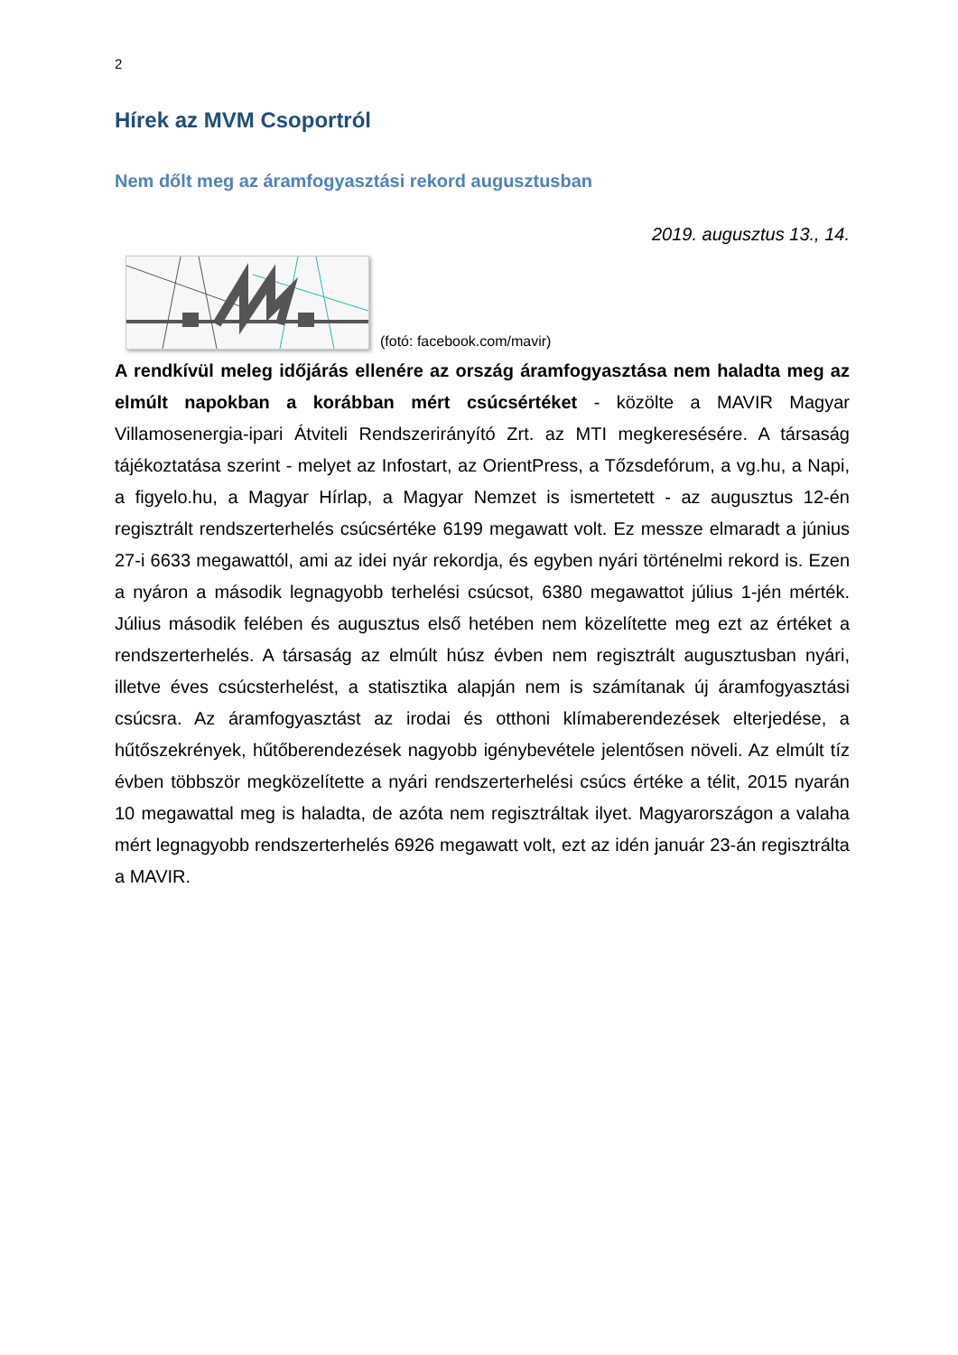2
Hírek az MVM Csoportról
Nem dőlt meg az áramfogyasztási rekord augusztusban
2019. augusztus 13., 14.
(fotó: facebook.com/mavir)
A rendkívül meleg időjárás ellenére az ország áramfogyasztása nem haladta meg az elmúlt napokban a korábban mért csúcsértéket - közölte a MAVIR Magyar Villamosenergia-ipari Átviteli Rendszerirányító Zrt. az MTI megkeresésére. A társaság tájékoztatása szerint - melyet az Infostart, az OrientPress, a Tőzsdefórum, a vg.hu, a Napi, a figyelo.hu, a Magyar Hírlap, a Magyar Nemzet is ismertetett - az augusztus 12-én regisztrált rendszerterhelés csúcsértéke 6199 megawatt volt. Ez messze elmaradt a június 27-i 6633 megawattól, ami az idei nyár rekordja, és egyben nyári történelmi rekord is. Ezen a nyáron a második legnagyobb terhelési csúcsot, 6380 megawattot július 1-jén mérték. Július második felében és augusztus első hetében nem közelítette meg ezt az értéket a rendszerterhelés. A társaság az elmúlt húsz évben nem regisztrált augusztusban nyári, illetve éves csúcsterhelést, a statisztika alapján nem is számítanak új áramfogyasztási csúcsra. Az áramfogyasztást az irodai és otthoni klímaberendezések elterjedése, a hűtőszekrények, hűtőberendezések nagyobb igénybevétele jelentősen növeli. Az elmúlt tíz évben többször megközelítette a nyári rendszerterhelési csúcs értéke a télit, 2015 nyarán 10 megawattal meg is haladta, de azóta nem regisztráltak ilyet. Magyarországon a valaha mért legnagyobb rendszerterhelés 6926 megawatt volt, ezt az idén január 23-án regisztrálta a MAVIR.